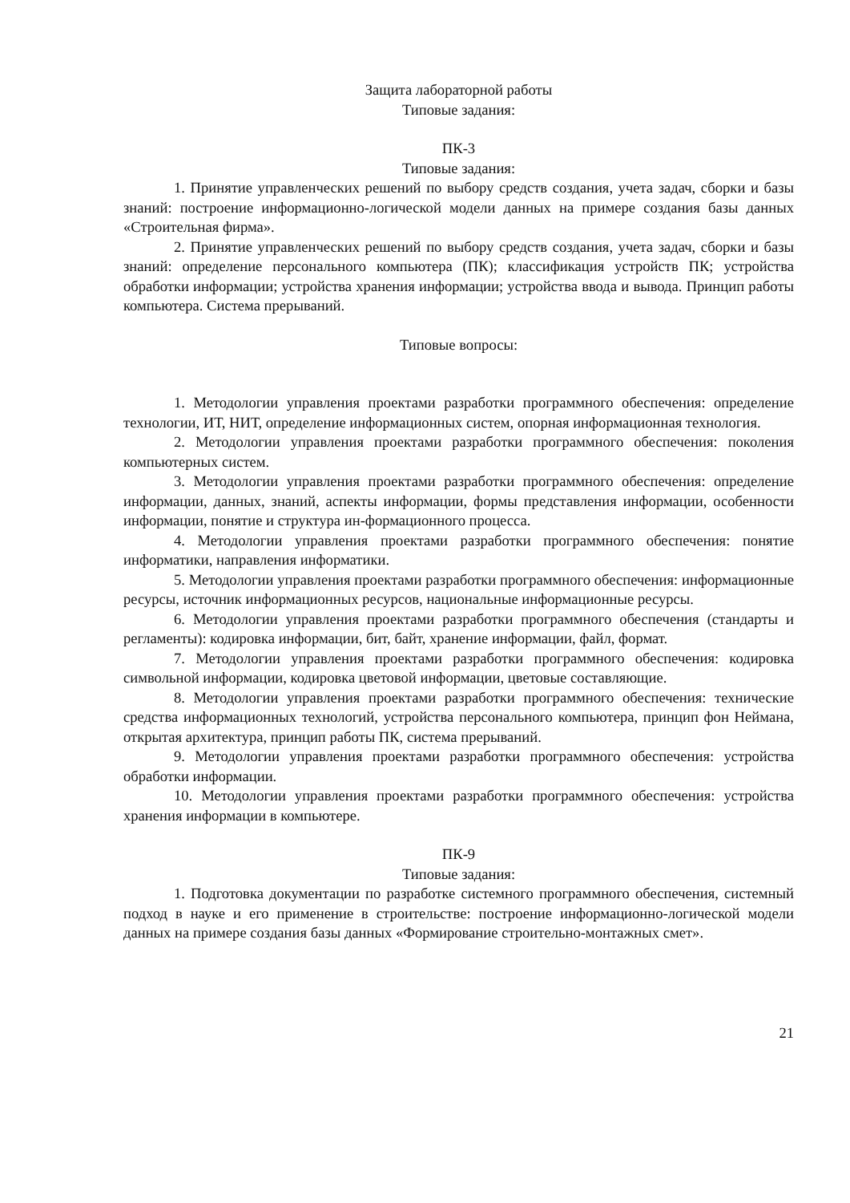Защита лабораторной работы
Типовые задания:
ПК-3
Типовые задания:
1. Принятие управленческих решений по выбору средств создания, учета задач, сборки и базы знаний: построение информационно-логической модели данных на примере создания базы данных «Строительная фирма».
2. Принятие управленческих решений по выбору средств создания, учета задач, сборки и базы знаний: определение персонального компьютера (ПК); классификация устройств ПК; устройства обработки информации; устройства хранения информации; устройства ввода и вывода. Принцип работы компьютера. Система прерываний.
Типовые вопросы:
1. Методологии управления проектами разработки программного обеспечения: определение технологии, ИТ, НИТ, определение информационных систем, опорная информационная технология.
2. Методологии управления проектами разработки программного обеспечения: поколения компьютерных систем.
3. Методологии управления проектами разработки программного обеспечения: определение информации, данных, знаний, аспекты информации, формы представления информации, особенности информации, понятие и структура ин-формационного процесса.
4. Методологии управления проектами разработки программного обеспечения: понятие информатики, направления информатики.
5. Методологии управления проектами разработки программного обеспечения: информационные ресурсы, источник информационных ресурсов, национальные информационные ресурсы.
6. Методологии управления проектами разработки программного обеспечения (стандарты и регламенты): кодировка информации, бит, байт, хранение информации, файл, формат.
7. Методологии управления проектами разработки программного обеспечения: кодировка символьной информации, кодировка цветовой информации, цветовые составляющие.
8. Методологии управления проектами разработки программного обеспечения: технические средства информационных технологий, устройства персонального компьютера, принцип фон Неймана, открытая архитектура, принцип работы ПК, система прерываний.
9. Методологии управления проектами разработки программного обеспечения: устройства обработки информации.
10. Методологии управления проектами разработки программного обеспечения: устройства хранения информации в компьютере.
ПК-9
Типовые задания:
1. Подготовка документации по разработке системного программного обеспечения, системный подход в науке и его применение в строительстве: построение информационно-логической модели данных на примере создания базы данных «Формирование строительно-монтажных смет».
21